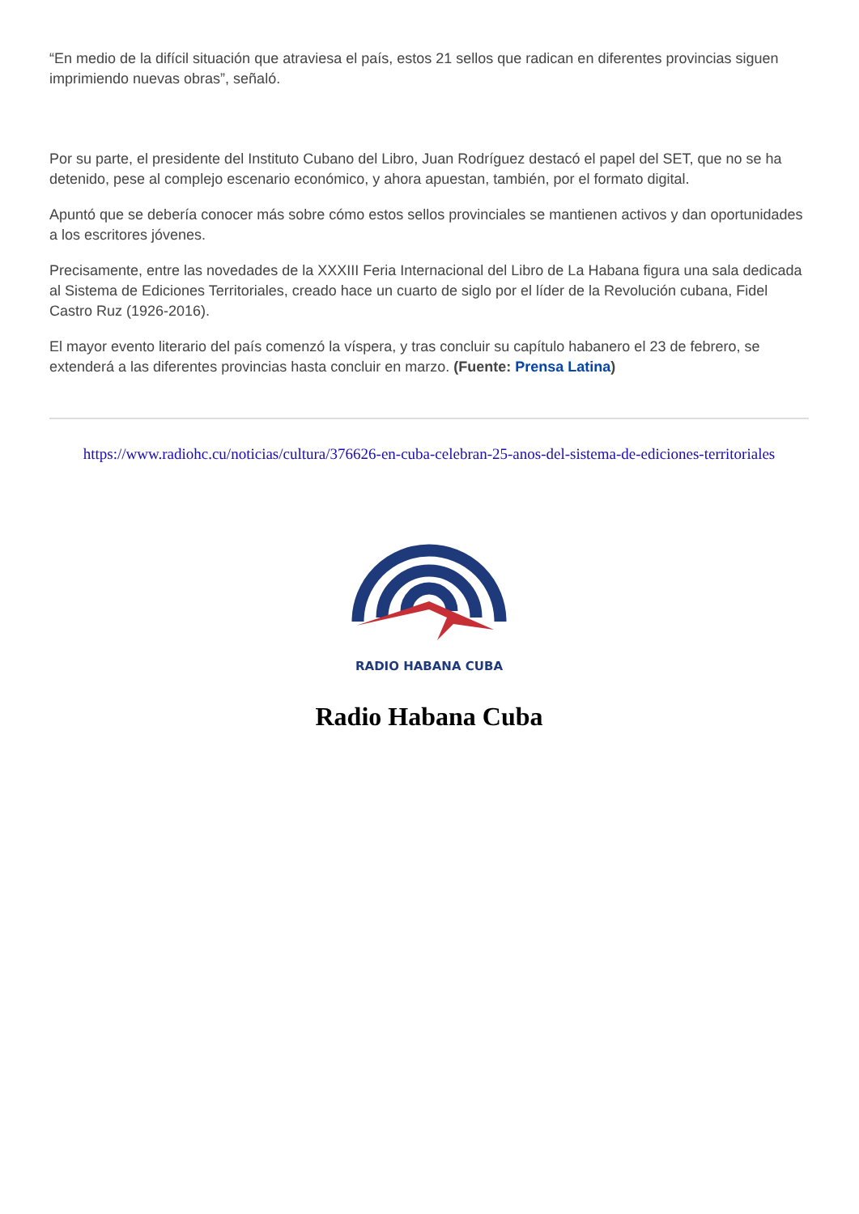“En medio de la difícil situación que atraviesa el país, estos 21 sellos que radican en diferentes provincias siguen imprimiendo nuevas obras”, señaló.
Por su parte, el presidente del Instituto Cubano del Libro, Juan Rodríguez destacó el papel del SET, que no se ha detenido, pese al complejo escenario económico, y ahora apuestan, también, por el formato digital.
Apuntó que se debería conocer más sobre cómo estos sellos provinciales se mantienen activos y dan oportunidades a los escritores jóvenes.
Precisamente, entre las novedades de la XXXIII Feria Internacional del Libro de La Habana figura una sala dedicada al Sistema de Ediciones Territoriales, creado hace un cuarto de siglo por el líder de la Revolución cubana, Fidel Castro Ruz (1926-2016).
El mayor evento literario del país comenzó la víspera, y tras concluir su capítulo habanero el 23 de febrero, se extenderá a las diferentes provincias hasta concluir en marzo. (Fuente: Prensa Latina)
https://www.radiohc.cu/noticias/cultura/376626-en-cuba-celebran-25-anos-del-sistema-de-ediciones-territoriales
RADIO HABANA CUBA
Radio Habana Cuba